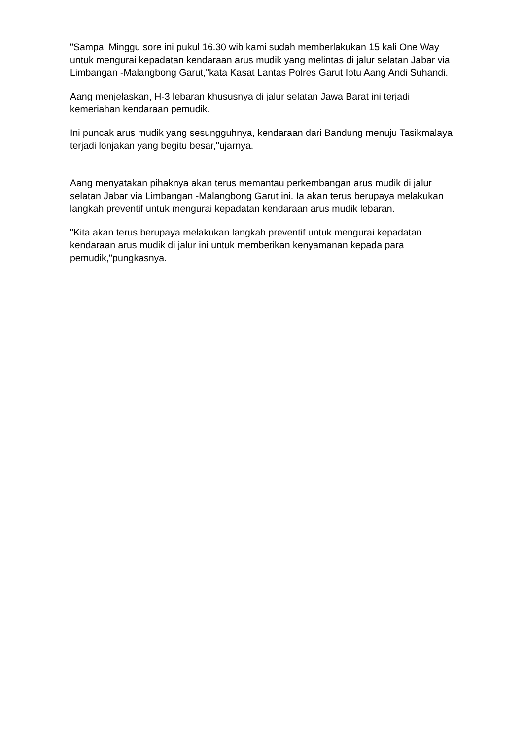"Sampai Minggu sore ini pukul 16.30 wib kami sudah memberlakukan 15 kali One Way untuk mengurai kepadatan kendaraan arus mudik yang melintas di jalur selatan Jabar via Limbangan -Malangbong Garut,"kata Kasat Lantas Polres Garut Iptu Aang Andi Suhandi.
Aang menjelaskan, H-3 lebaran khususnya di jalur selatan Jawa Barat ini terjadi kemeriahan kendaraan pemudik.
Ini puncak arus mudik yang sesungguhnya, kendaraan dari Bandung menuju Tasikmalaya terjadi lonjakan yang begitu besar,"ujarnya.
Aang menyatakan pihaknya akan terus memantau perkembangan arus mudik di jalur selatan Jabar via Limbangan -Malangbong Garut ini. Ia akan terus berupaya melakukan langkah preventif untuk mengurai kepadatan kendaraan arus mudik lebaran.
"Kita akan terus berupaya melakukan langkah preventif untuk mengurai kepadatan kendaraan arus mudik di jalur ini untuk memberikan kenyamanan kepada para pemudik,"pungkasnya.